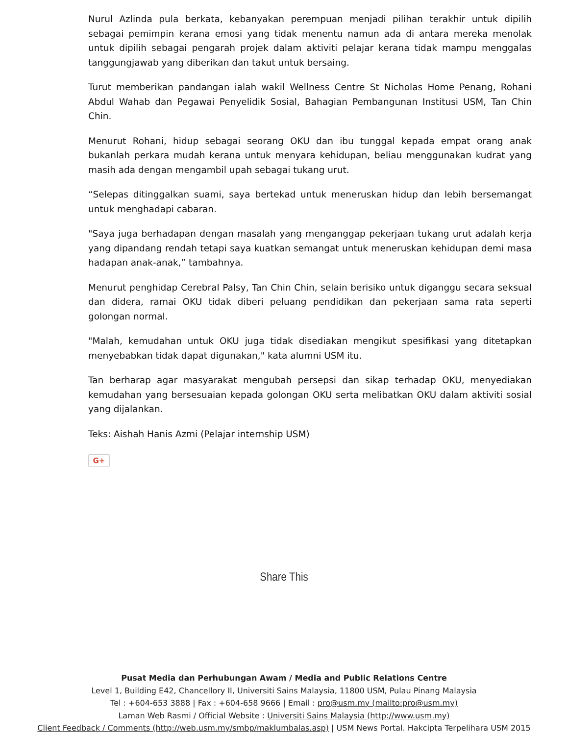Nurul Azlinda pula berkata, kebanyakan perempuan menjadi pilihan terakhir untuk dipilih sebagai pemimpin kerana emosi yang tidak menentu namun ada di antara mereka menolak untuk dipilih sebagai pengarah projek dalam aktiviti pelajar kerana tidak mampu menggalas tanggungjawab yang diberikan dan takut untuk bersaing.
Turut memberikan pandangan ialah wakil Wellness Centre St Nicholas Home Penang, Rohani Abdul Wahab dan Pegawai Penyelidik Sosial, Bahagian Pembangunan Institusi USM, Tan Chin Chin.
Menurut Rohani, hidup sebagai seorang OKU dan ibu tunggal kepada empat orang anak bukanlah perkara mudah kerana untuk menyara kehidupan, beliau menggunakan kudrat yang masih ada dengan mengambil upah sebagai tukang urut.
“Selepas ditinggalkan suami, saya bertekad untuk meneruskan hidup dan lebih bersemangat untuk menghadapi cabaran.
"Saya juga berhadapan dengan masalah yang menganggap pekerjaan tukang urut adalah kerja yang dipandang rendah tetapi saya kuatkan semangat untuk meneruskan kehidupan demi masa hadapan anak-anak,” tambahnya.
Menurut penghidap Cerebral Palsy, Tan Chin Chin, selain berisiko untuk diganggu secara seksual dan didera, ramai OKU tidak diberi peluang pendidikan dan pekerjaan sama rata seperti golongan normal.
"Malah, kemudahan untuk OKU juga tidak disediakan mengikut spesifikasi yang ditetapkan menyebabkan tidak dapat digunakan," kata alumni USM itu.
Tan berharap agar masyarakat mengubah persepsi dan sikap terhadap OKU, menyediakan kemudahan yang bersesuaian kepada golongan OKU serta melibatkan OKU dalam aktiviti sosial yang dijalankan.
Teks: Aishah Hanis Azmi (Pelajar internship USM)
G+
Share This
Pusat Media dan Perhubungan Awam / Media and Public Relations Centre
Level 1, Building E42, Chancellory II, Universiti Sains Malaysia, 11800 USM, Pulau Pinang Malaysia
Tel : +604-653 3888 | Fax : +604-658 9666 | Email : pro@usm.my (mailto:pro@usm.my)
Laman Web Rasmi / Official Website : Universiti Sains Malaysia (http://www.usm.my)
Client Feedback / Comments (http://web.usm.my/smbp/maklumbalas.asp) | USM News Portal. Hakcipta Terpelihara USM 2015